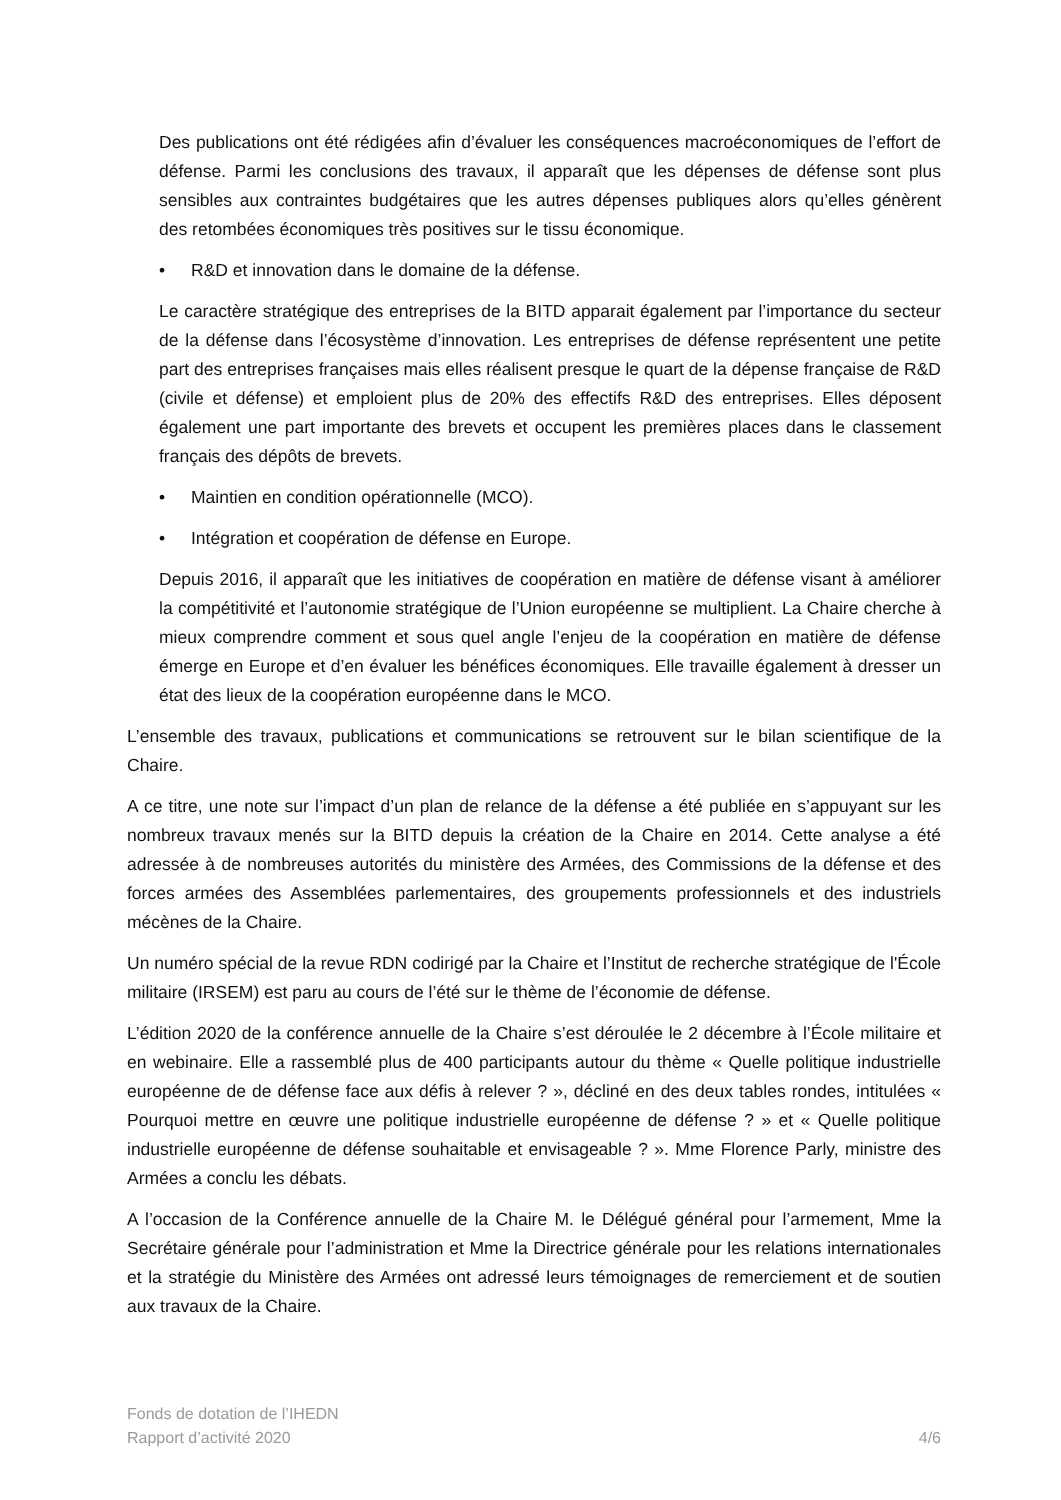Des publications ont été rédigées afin d’évaluer les conséquences macroéconomiques de l’effort de défense. Parmi les conclusions des travaux, il apparaît que les dépenses de défense sont plus sensibles aux contraintes budgétaires que les autres dépenses publiques alors qu’elles génèrent des retombées économiques très positives sur le tissu économique.
• R&D et innovation dans le domaine de la défense.
Le caractère stratégique des entreprises de la BITD apparait également par l’importance du secteur de la défense dans l’écosystème d’innovation. Les entreprises de défense représentent une petite part des entreprises françaises mais elles réalisent presque le quart de la dépense française de R&D (civile et défense) et emploient plus de 20% des effectifs R&D des entreprises. Elles déposent également une part importante des brevets et occupent les premières places dans le classement français des dépôts de brevets.
• Maintien en condition opérationnelle (MCO).
• Intégration et coopération de défense en Europe.
Depuis 2016, il apparaît que les initiatives de coopération en matière de défense visant à améliorer la compétitivité et l’autonomie stratégique de l’Union européenne se multiplient. La Chaire cherche à mieux comprendre comment et sous quel angle l’enjeu de la coopération en matière de défense émerge en Europe et d’en évaluer les bénéfices économiques. Elle travaille également à dresser un état des lieux de la coopération européenne dans le MCO.
L’ensemble des travaux, publications et communications se retrouvent sur le bilan scientifique de la Chaire.
A ce titre, une note sur l’impact d’un plan de relance de la défense a été publiée en s’appuyant sur les nombreux travaux menés sur la BITD depuis la création de la Chaire en 2014. Cette analyse a été adressée à de nombreuses autorités du ministère des Armées, des Commissions de la défense et des forces armées des Assemblées parlementaires, des groupements professionnels et des industriels mécènes de la Chaire.
Un numéro spécial de la revue RDN codirigé par la Chaire et l’Institut de recherche stratégique de l'École militaire (IRSEM) est paru au cours de l’été sur le thème de l’économie de défense.
L’édition 2020 de la conférence annuelle de la Chaire s’est déroulée le 2 décembre à l’École militaire et en webinaire. Elle a rassemblé plus de 400 participants autour du thème « Quelle politique industrielle européenne de de défense face aux défis à relever ? », décliné en des deux tables rondes, intitulées « Pourquoi mettre en œuvre une politique industrielle européenne de défense ? » et « Quelle politique industrielle européenne de défense souhaitable et envisageable ? ». Mme Florence Parly, ministre des Armées a conclu les débats.
A l’occasion de la Conférence annuelle de la Chaire M. le Délégué général pour l’armement, Mme la Secrétaire générale pour l’administration et Mme la Directrice générale pour les relations internationales et la stratégie du Ministère des Armées ont adressé leurs témoignages de remerciement et de soutien aux travaux de la Chaire.
Fonds de dotation de l’IHEDN
Rapport d’activité 2020
4/6